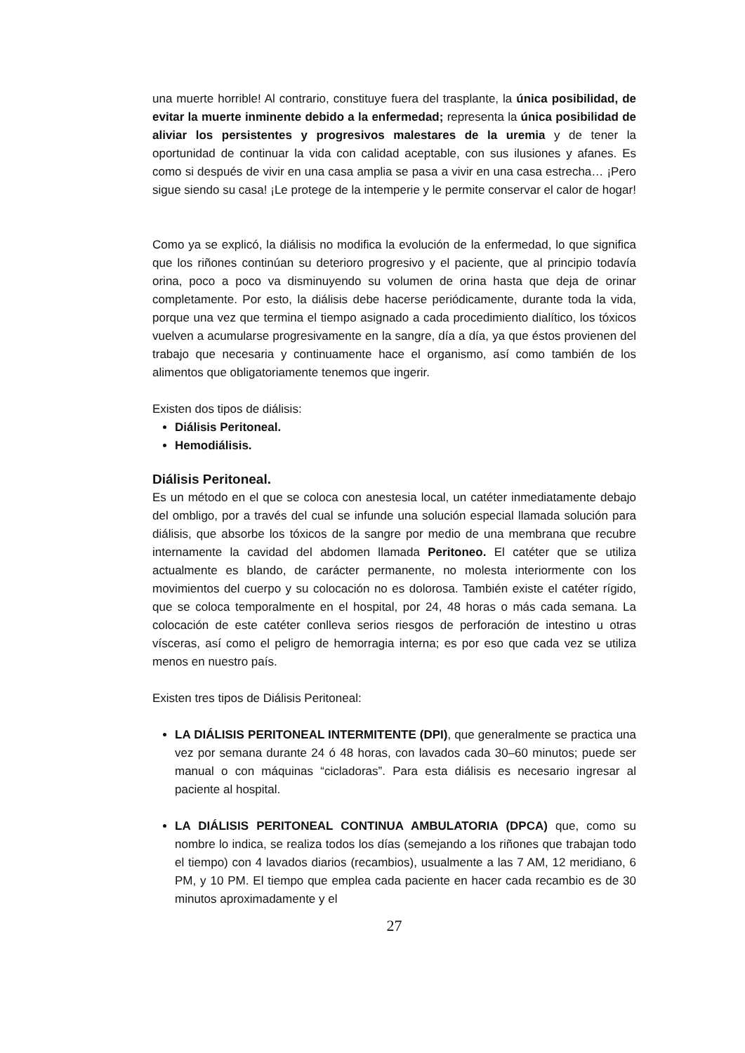una muerte horrible! Al contrario, constituye fuera del trasplante, la única posibilidad, de evitar la muerte inminente debido a la enfermedad; representa la única posibilidad de aliviar los persistentes y progresivos malestares de la uremia y de tener la oportunidad de continuar la vida con calidad aceptable, con sus ilusiones y afanes. Es como si después de vivir en una casa amplia se pasa a vivir en una casa estrecha… ¡Pero sigue siendo su casa! ¡Le protege de la intemperie y le permite conservar el calor de hogar!
Como ya se explicó, la diálisis no modifica la evolución de la enfermedad, lo que significa que los riñones continúan su deterioro progresivo y el paciente, que al principio todavía orina, poco a poco va disminuyendo su volumen de orina hasta que deja de orinar completamente. Por esto, la diálisis debe hacerse periódicamente, durante toda la vida, porque una vez que termina el tiempo asignado a cada procedimiento dialítico, los tóxicos vuelven a acumularse progresivamente en la sangre, día a día, ya que éstos provienen del trabajo que necesaria y continuamente hace el organismo, así como también de los alimentos que obligatoriamente tenemos que ingerir.
Existen dos tipos de diálisis:
Diálisis Peritoneal.
Hemodiálisis.
Diálisis Peritoneal.
Es un método en el que se coloca con anestesia local, un catéter inmediatamente debajo del ombligo, por a través del cual se infunde una solución especial llamada solución para diálisis, que absorbe los tóxicos de la sangre por medio de una membrana que recubre internamente la cavidad del abdomen llamada Peritoneo. El catéter que se utiliza actualmente es blando, de carácter permanente, no molesta interiormente con los movimientos del cuerpo y su colocación no es dolorosa. También existe el catéter rígido, que se coloca temporalmente en el hospital, por 24, 48 horas o más cada semana. La colocación de este catéter conlleva serios riesgos de perforación de intestino u otras vísceras, así como el peligro de hemorragia interna; es por eso que cada vez se utiliza menos en nuestro país.
Existen tres tipos de Diálisis Peritoneal:
LA DIÁLISIS PERITONEAL INTERMITENTE (DPI), que generalmente se practica una vez por semana durante 24 ó 48 horas, con lavados cada 30–60 minutos; puede ser manual o con máquinas “cicladoras”. Para esta diálisis es necesario ingresar al paciente al hospital.
LA DIÁLISIS PERITONEAL CONTINUA AMBULATORIA (DPCA) que, como su nombre lo indica, se realiza todos los días (semejando a los riñones que trabajan todo el tiempo) con 4 lavados diarios (recambios), usualmente a las 7 AM, 12 meridiano, 6 PM, y 10 PM. El tiempo que emplea cada paciente en hacer cada recambio es de 30 minutos aproximadamente y el
27